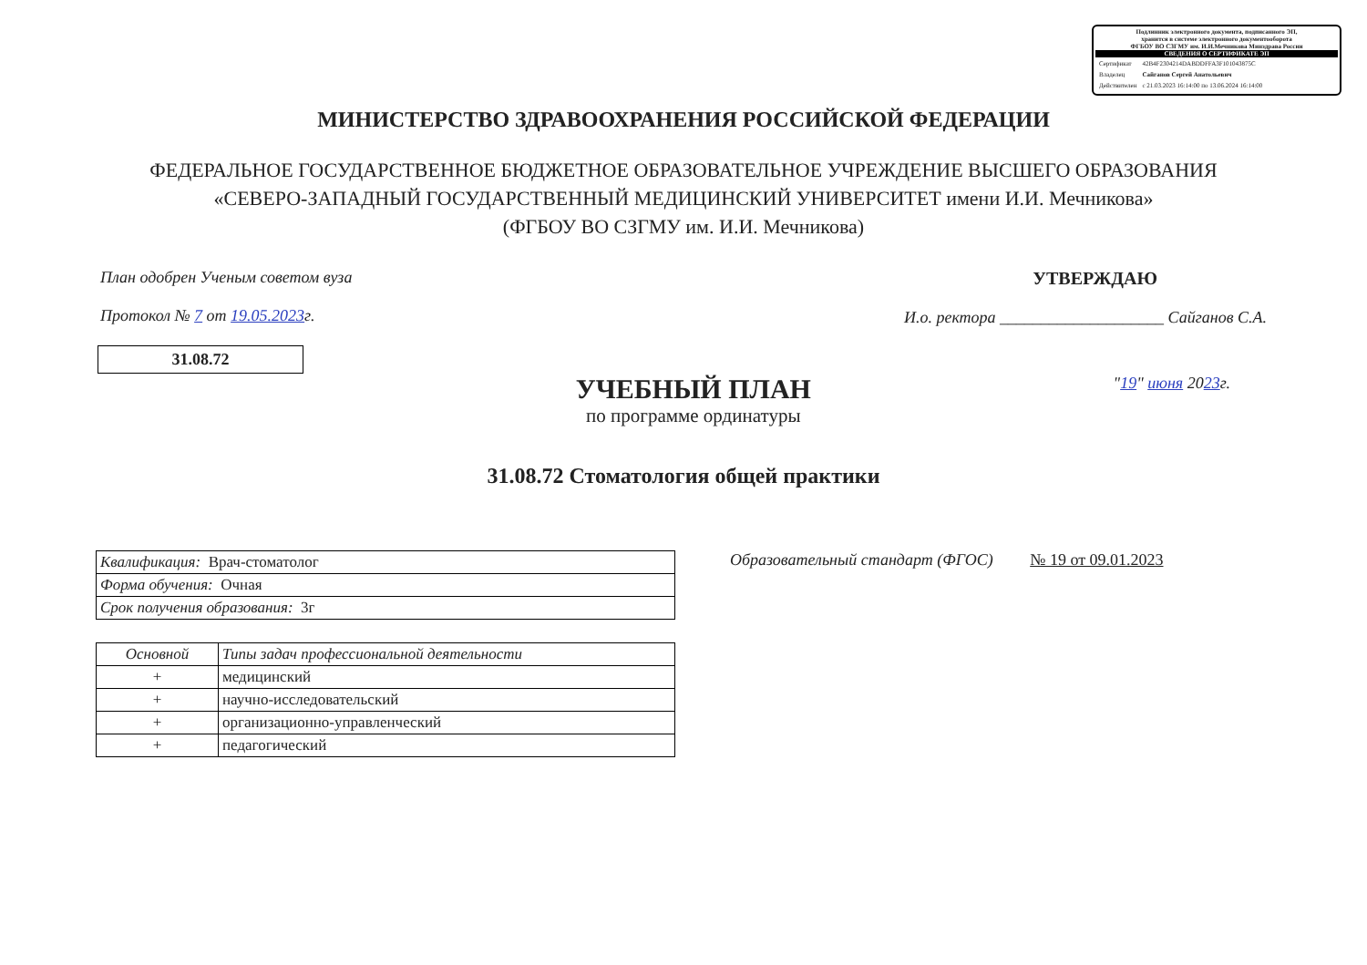Подлинник электронного документа, подписанного ЭП,
хранится в системе электронного документооборота
ФГБОУ ВО СЗГМУ им. И.И.Мечникова Минздрава России
СВЕДЕНИЯ О СЕРТИФИКАТЕ ЭП
| Сертификат | 42B4F2304214DABDDFFA3F101043875C |
| Владелец | Сайганов Сергей Анатольевич |
| Действителен | с 21.03.2023 16:14:00 по 13.06.2024 16:14:00 |
МИНИСТЕРСТВО ЗДРАВООХРАНЕНИЯ РОССИЙСКОЙ ФЕДЕРАЦИИ
ФЕДЕРАЛЬНОЕ ГОСУДАРСТВЕННОЕ БЮДЖЕТНОЕ ОБРАЗОВАТЕЛЬНОЕ УЧРЕЖДЕНИЕ ВЫСШЕГО ОБРАЗОВАНИЯ
«СЕВЕРО-ЗАПАДНЫЙ ГОСУДАРСТВЕННЫЙ МЕДИЦИНСКИЙ УНИВЕРСИТЕТ имени И.И. Мечникова»
(ФГБОУ ВО СЗГМУ им. И.И. Мечникова)
План одобрен Ученым советом вуза
Протокол № 7 от 19.05.2023г.
УТВЕРЖДАЮ
И.о. ректора ____________________ Сайганов С.А.
31.08.72
УЧЕБНЫЙ ПЛАН
по программе ординатуры
"19" июня 2023г.
31.08.72 Стоматология общей практики
| Квалификация: Врач-стоматолог |
| Форма обучения: Очная |
| Срок получения образования: 3г |
Образовательный стандарт (ФГОС) № 19 от 09.01.2023
| Основной | Типы задач профессиональной деятельности |
| --- | --- |
| + | медицинский |
| + | научно-исследовательский |
| + | организационно-управленческий |
| + | педагогический |